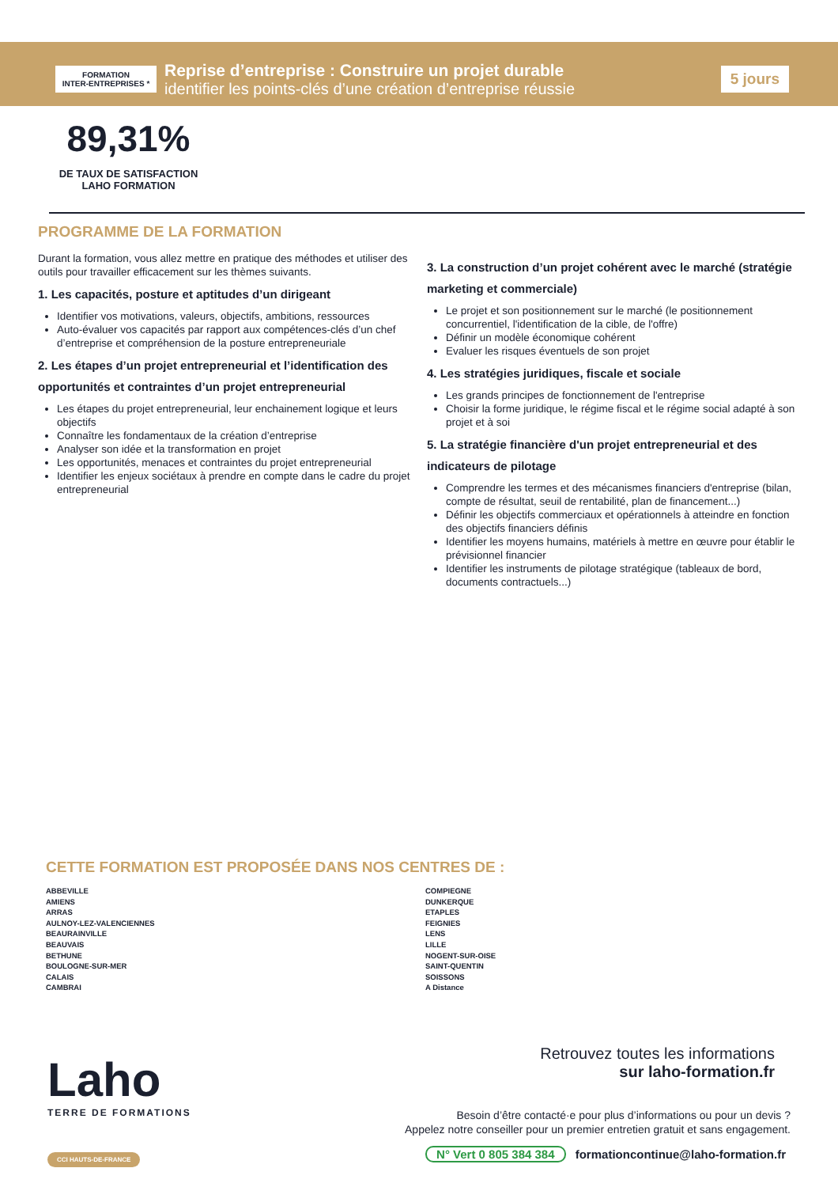FORMATION
INTER-ENTREPRISES *
Reprise d’entreprise : Construire un projet durable
identifier les points-clés d’une création d’entreprise réussie
5 jours
89,31%
DE TAUX DE SATISFACTION
LAHO FORMATION
PROGRAMME DE LA FORMATION
Durant la formation, vous allez mettre en pratique des méthodes et utiliser des outils pour travailler efficacement sur les thèmes suivants.
1. Les capacités, posture et aptitudes d’un dirigeant
Identifier vos motivations, valeurs, objectifs, ambitions, ressources
Auto-évaluer vos capacités par rapport aux compétences-clés d’un chef d’entreprise et compréhension de la posture entrepreneuriale
2. Les étapes d’un projet entrepreneurial et l’identification des opportunités et contraintes d’un projet entrepreneurial
Les étapes du projet entrepreneurial, leur enchainement logique et leurs objectifs
Connaître les fondamentaux de la création d’entreprise
Analyser son idée et la transformation en projet
Les opportunités, menaces et contraintes du projet entrepreneurial
Identifier les enjeux sociétaux à prendre en compte dans le cadre du projet entrepreneurial
3. La construction d’un projet cohérent avec le marché (stratégie marketing et commerciale)
Le projet et son positionnement sur le marché (le positionnement concurrentiel, l'identification de la cible, de l'offre)
Définir un modèle économique cohérent
Evaluer les risques éventuels de son projet
4. Les stratégies juridiques, fiscale et sociale
Les grands principes de fonctionnement de l'entreprise
Choisir la forme juridique, le régime fiscal et le régime social adapté à son projet et à soi
5. La stratégie financière d'un projet entrepreneurial et des indicateurs de pilotage
Comprendre les termes et des mécanismes financiers d'entreprise (bilan, compte de résultat, seuil de rentabilité, plan de financement...)
Définir les objectifs commerciaux et opérationnels à atteindre en fonction des objectifs financiers définis
Identifier les moyens humains, matériels à mettre en œuvre pour établir le prévisionnel financier
Identifier les instruments de pilotage stratégique (tableaux de bord, documents contractuels...)
CETTE FORMATION EST PROPOSÉE DANS NOS CENTRES DE :
ABBEVILLE
AMIENS
ARRAS
AULNOY-LEZ-VALENCIENNES
BEAURAINVILLE
BEAUVAIS
BETHUNE
BOULOGNE-SUR-MER
CALAIS
CAMBRAI
COMPIEGNE
DUNKERQUE
ETAPLES
FEIGNIES
LENS
LILLE
NOGENT-SUR-OISE
SAINT-QUENTIN
SOISSONS
A Distance
Laho
TERRE DE FORMATIONS
CCI HAUTS-DE-FRANCE
Retrouvez toutes les informations
sur laho-formation.fr
Besoin d’être contacté·e pour plus d’informations ou pour un devis ?
Appelez notre conseiller pour un premier entretien gratuit et sans engagement.
N° Vert 0 805 384 384 formationcontinue@laho-formation.fr